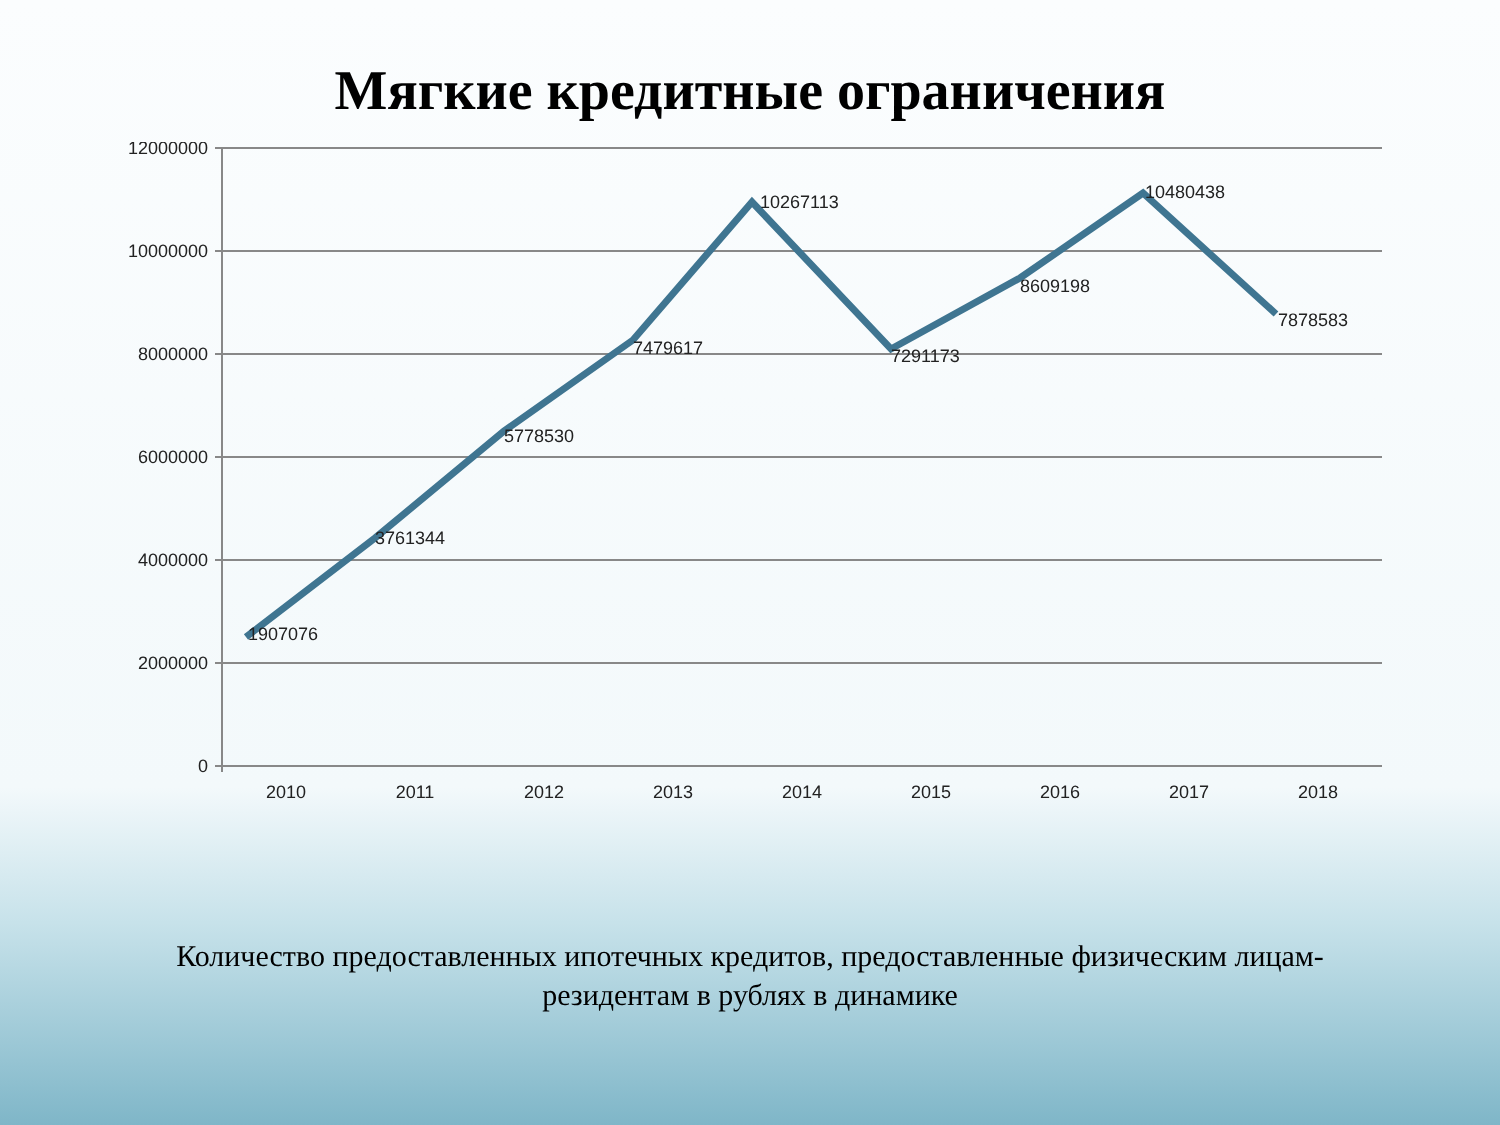Мягкие кредитные ограничения
12000000
10000000
8000000
6000000
4000000
2000000
0
2010
2011
2012
2013
2014
2015
2016
2017
2018
1907076
3761344
5778530
7479617
10267113
7291173
8609198
10480438
7878583
Количество предоставленных ипотечных кредитов, предоставленные физическим лицам-резидентам в рублях в динамике